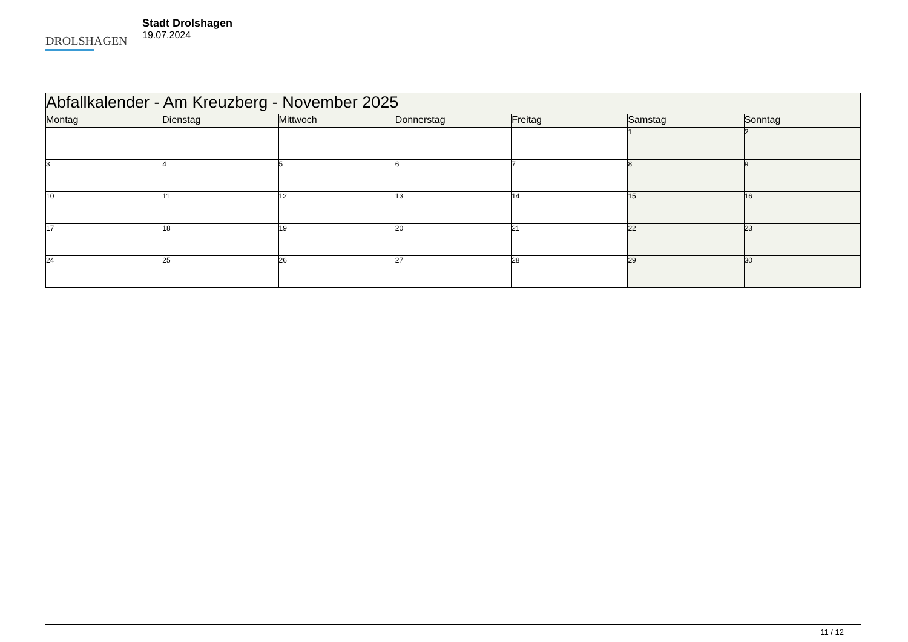DROLSHAGEN
Stadt Drolshagen
19.07.2024
| Abfallkalender - Am Kreuzberg - November 2025 | | | | | | |
| --- | --- | --- | --- | --- | --- | --- |
| Montag | Dienstag | Mittwoch | Donnerstag | Freitag | Samstag | Sonntag |
| | | | | | 1 | 2 |
| 3 | 4 | 5 | 6 | 7 | 8 | 9 |
| 10 | 11 | 12 | 13 | 14 | 15 | 16 |
| 17 | 18 | 19 | 20 | 21 | 22 | 23 |
| 24 | 25 | 26 | 27 | 28 | 29 | 30 |
11 / 12